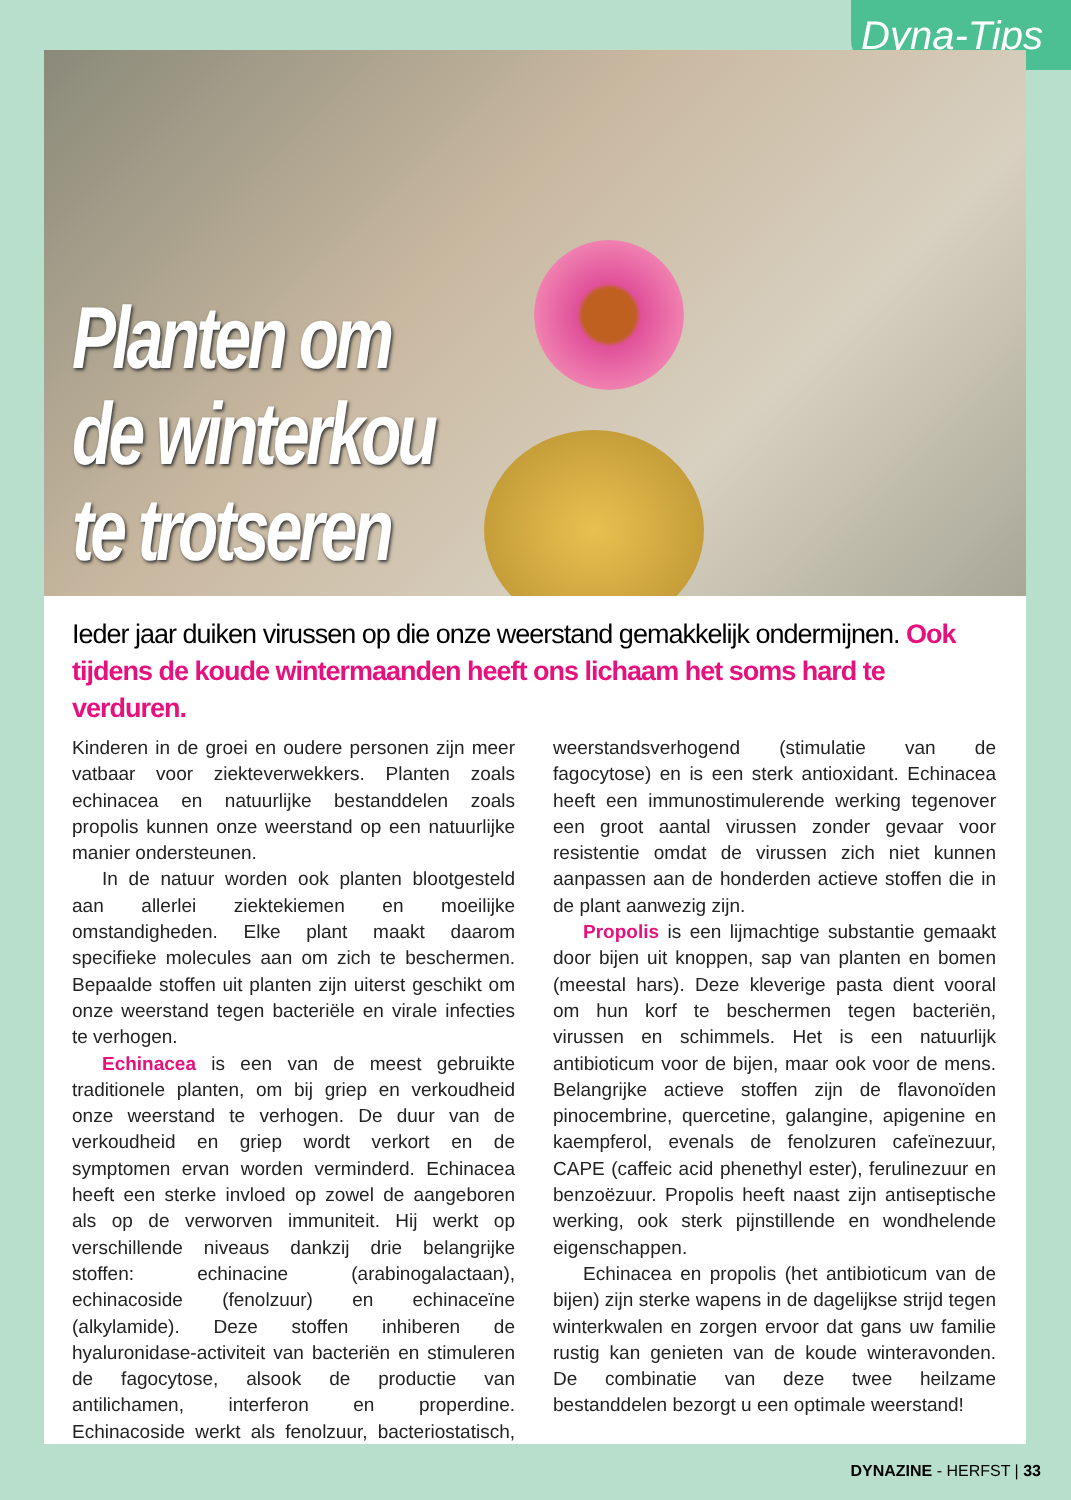Dyna-Tips
Planten om
de winterkou
te trotseren
Ieder jaar duiken virussen op die onze weerstand gemakkelijk ondermijnen. Ook tijdens de koude wintermaanden heeft ons lichaam het soms hard te verduren.
Kinderen in de groei en oudere personen zijn meer vatbaar voor ziekteverwekkers. Planten zoals echinacea en natuurlijke bestanddelen zoals propolis kunnen onze weerstand op een natuurlijke manier ondersteunen.
In de natuur worden ook planten blootgesteld aan allerlei ziektekiemen en moeilijke omstandigheden. Elke plant maakt daarom specifieke molecules aan om zich te beschermen. Bepaalde stoffen uit planten zijn uiterst geschikt om onze weerstand tegen bacteriële en virale infecties te verhogen.
Echinacea is een van de meest gebruikte traditionele planten, om bij griep en verkoudheid onze weerstand te verhogen. De duur van de verkoudheid en griep wordt verkort en de symptomen ervan worden verminderd. Echinacea heeft een sterke invloed op zowel de aangeboren als op de verworven immuniteit. Hij werkt op verschillende niveaus dankzij drie belangrijke stoffen: echinacine (arabinogalactaan), echinacoside (fenolzuur) en echinaceïne (alkylamide). Deze stoffen inhiberen de hyaluronidase-activiteit van bacteriën en stimuleren de fagocytose, alsook de productie van antilichamen, interferon en properdine. Echinacoside werkt als fenolzuur, bacteriostatisch, weerstandsverhogend (stimulatie van de fagocytose) en is een sterk antioxidant. Echinacea heeft een immunostimulerende werking tegenover een groot aantal virussen zonder gevaar voor resistentie omdat de virussen zich niet kunnen aanpassen aan de honderden actieve stoffen die in de plant aanwezig zijn.
Propolis is een lijmachtige substantie gemaakt door bijen uit knoppen, sap van planten en bomen (meestal hars). Deze kleverige pasta dient vooral om hun korf te beschermen tegen bacteriën, virussen en schimmels. Het is een natuurlijk antibioticum voor de bijen, maar ook voor de mens. Belangrijke actieve stoffen zijn de flavonoïden pinocembrine, quercetine, galangine, apigenine en kaempferol, evenals de fenolzuren cafeïnezuur, CAPE (caffeic acid phenethyl ester), ferulinezuur en benzoëzuur. Propolis heeft naast zijn antiseptische werking, ook sterk pijnstillende en wondhelende eigenschappen.
Echinacea en propolis (het antibioticum van de bijen) zijn sterke wapens in de dagelijkse strijd tegen winterkwalen en zorgen ervoor dat gans uw familie rustig kan genieten van de koude winteravonden. De combinatie van deze twee heilzame bestanddelen bezorgt u een optimale weerstand!
DYNAZINE - HERFST | 33